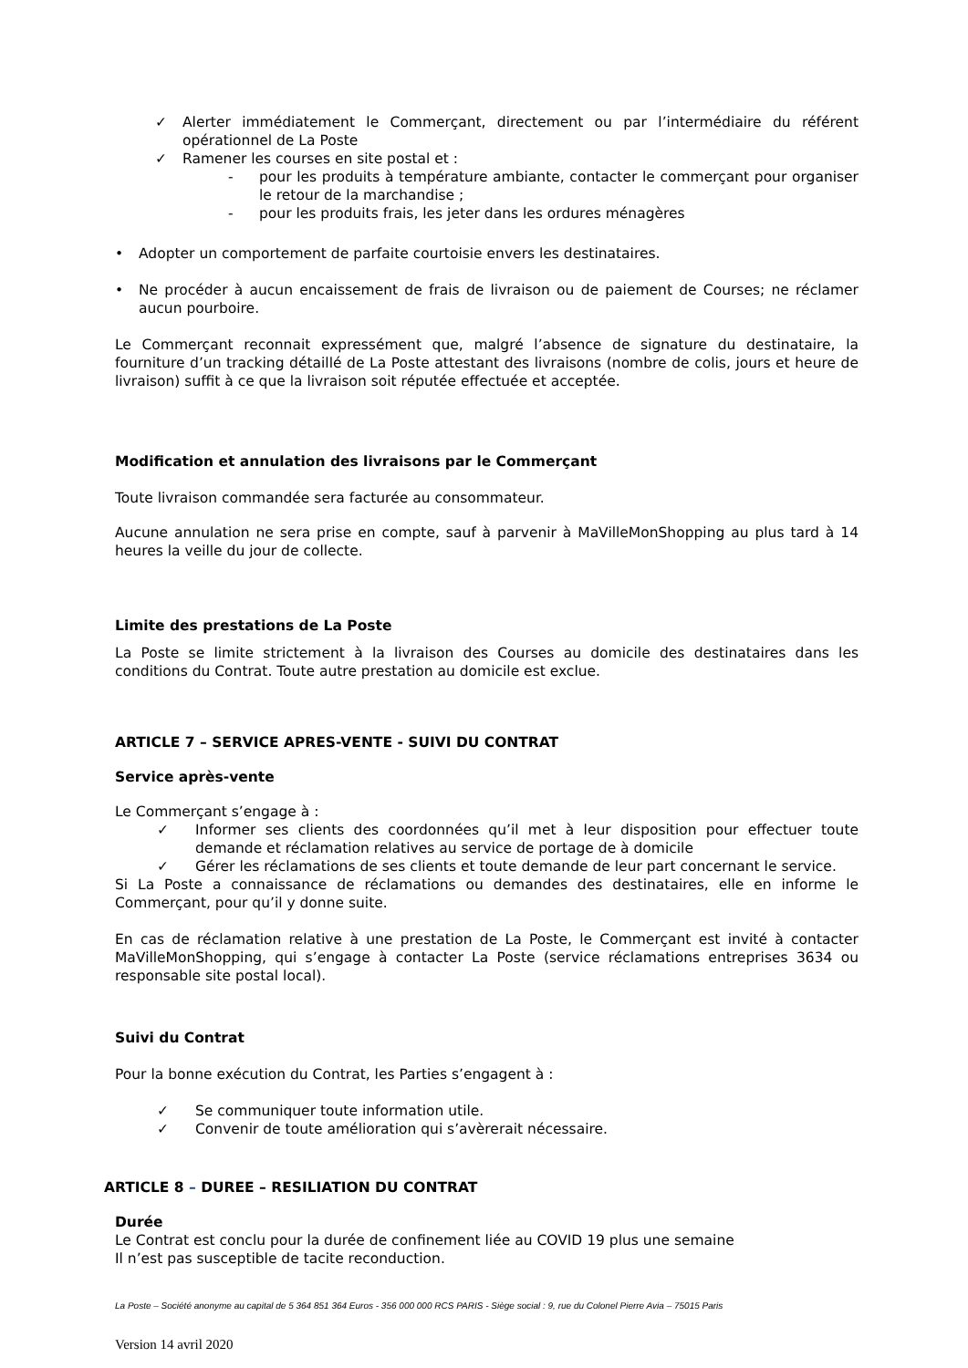✓ Alerter immédiatement le Commerçant, directement ou par l’intermédiaire du référent opérationnel de La Poste
✓ Ramener les courses en site postal et :
- pour les produits à température ambiante, contacter le commerçant pour organiser le retour de la marchandise ;
- pour les produits frais, les jeter dans les ordures ménagères
• Adopter un comportement de parfaite courtoisie envers les destinataires.
• Ne procéder à aucun encaissement de frais de livraison ou de paiement de Courses; ne réclamer aucun pourboire.
Le Commerçant reconnait expressément que, malgré l’absence de signature du destinataire, la fourniture d’un tracking détaillé de La Poste attestant des livraisons (nombre de colis, jours et heure de livraison) suffit à ce que la livraison soit réputée effectuée et acceptée.
Modification et annulation des livraisons par le Commerçant
Toute livraison commandée sera facturée au consommateur.
Aucune annulation ne sera prise en compte, sauf à parvenir à MaVilleMonShopping au plus tard à 14 heures la veille du jour de collecte.
Limite des prestations de La Poste
La Poste se limite strictement à la livraison des Courses au domicile des destinataires dans les conditions du Contrat. Toute autre prestation au domicile est exclue.
ARTICLE 7 – SERVICE APRES-VENTE - SUIVI DU CONTRAT
Service après-vente
Le Commerçant s’engage à :
✓ Informer ses clients des coordonnées qu’il met à leur disposition pour effectuer toute demande et réclamation relatives au service de portage de à domicile
✓ Gérer les réclamations de ses clients et toute demande de leur part concernant le service.
Si La Poste a connaissance de réclamations ou demandes des destinataires, elle en informe le Commerçant, pour qu’il y donne suite.
En cas de réclamation relative à une prestation de La Poste, le Commerçant est invité à contacter MaVilleMonShopping, qui s’engage à contacter La Poste (service réclamations entreprises 3634 ou responsable site postal local).
Suivi du Contrat
Pour la bonne exécution du Contrat, les Parties s’engagent à :
✓ Se communiquer toute information utile.
✓ Convenir de toute amélioration qui s’avèrerait nécessaire.
ARTICLE 8 – DUREE – RESILIATION DU CONTRAT
Durée
Le Contrat est conclu pour la durée de confinement liée au COVID 19 plus une semaine
Il n’est pas susceptible de tacite reconduction.
La Poste – Société anonyme au capital de 5 364 851 364 Euros - 356 000 000 RCS PARIS - Siège social : 9, rue du Colonel Pierre Avia – 75015 Paris
Version 14 avril 2020